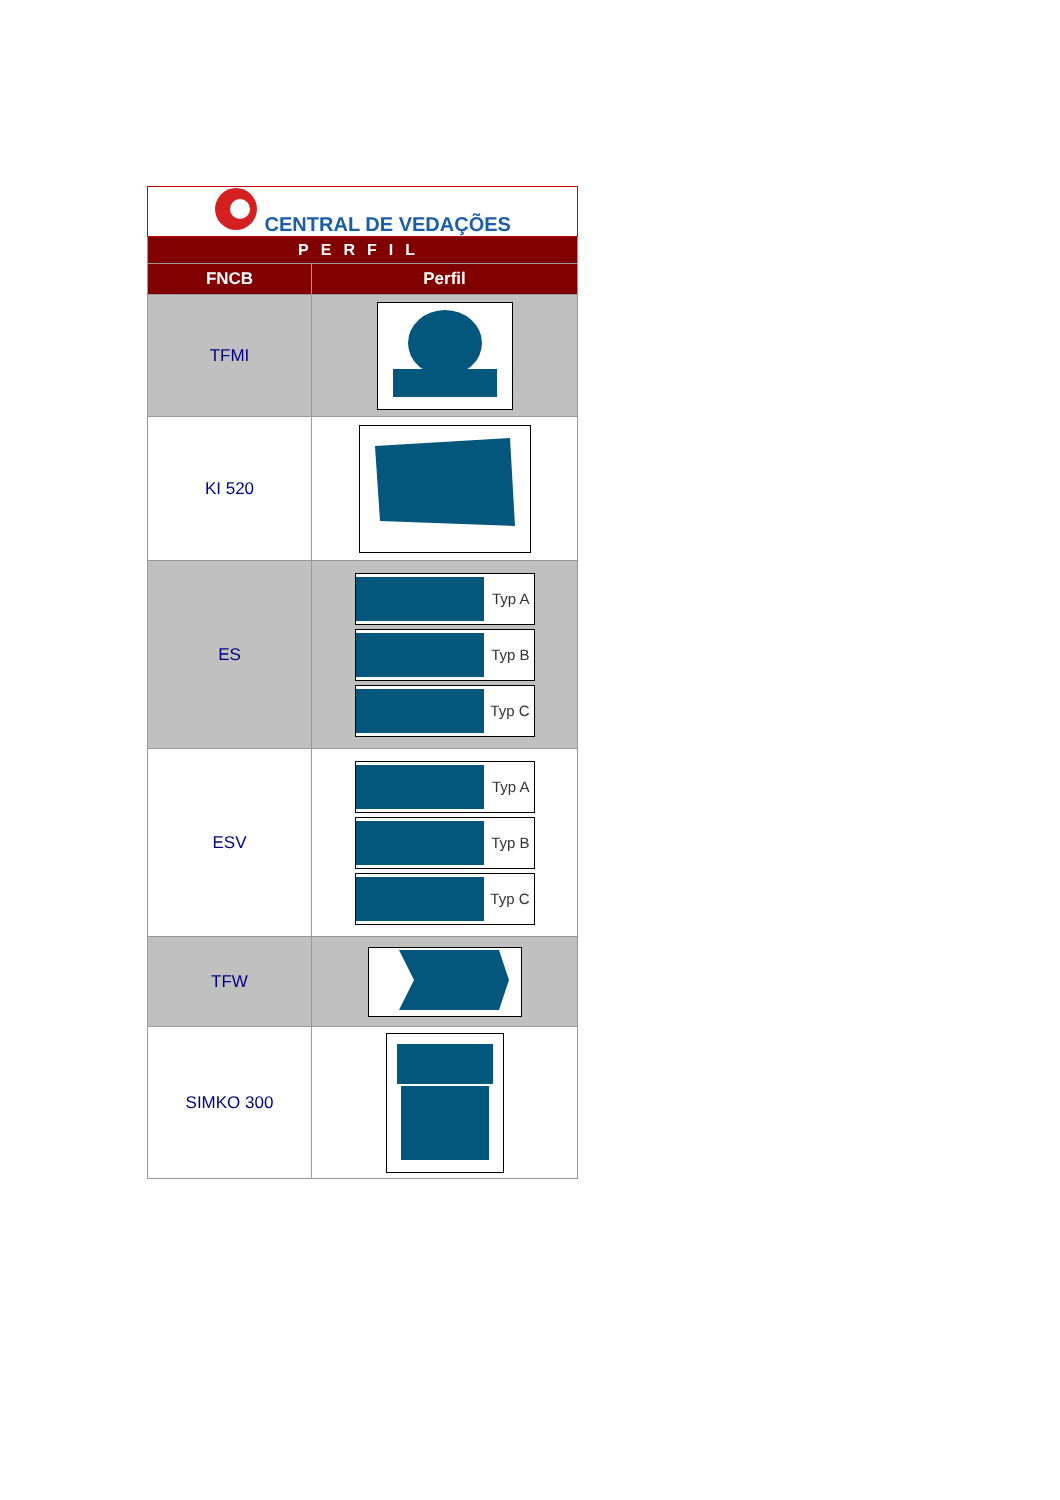| CENTRAL DE VEDAÇÕES | |
| PERFIL | |
| FNCB | Perfil |
| TFMI | |
| KI 520 | |
| ES | Typ A Typ B Typ C |
| ESV | Typ A Typ B Typ C |
| TFW | |
| SIMKO 300 | |